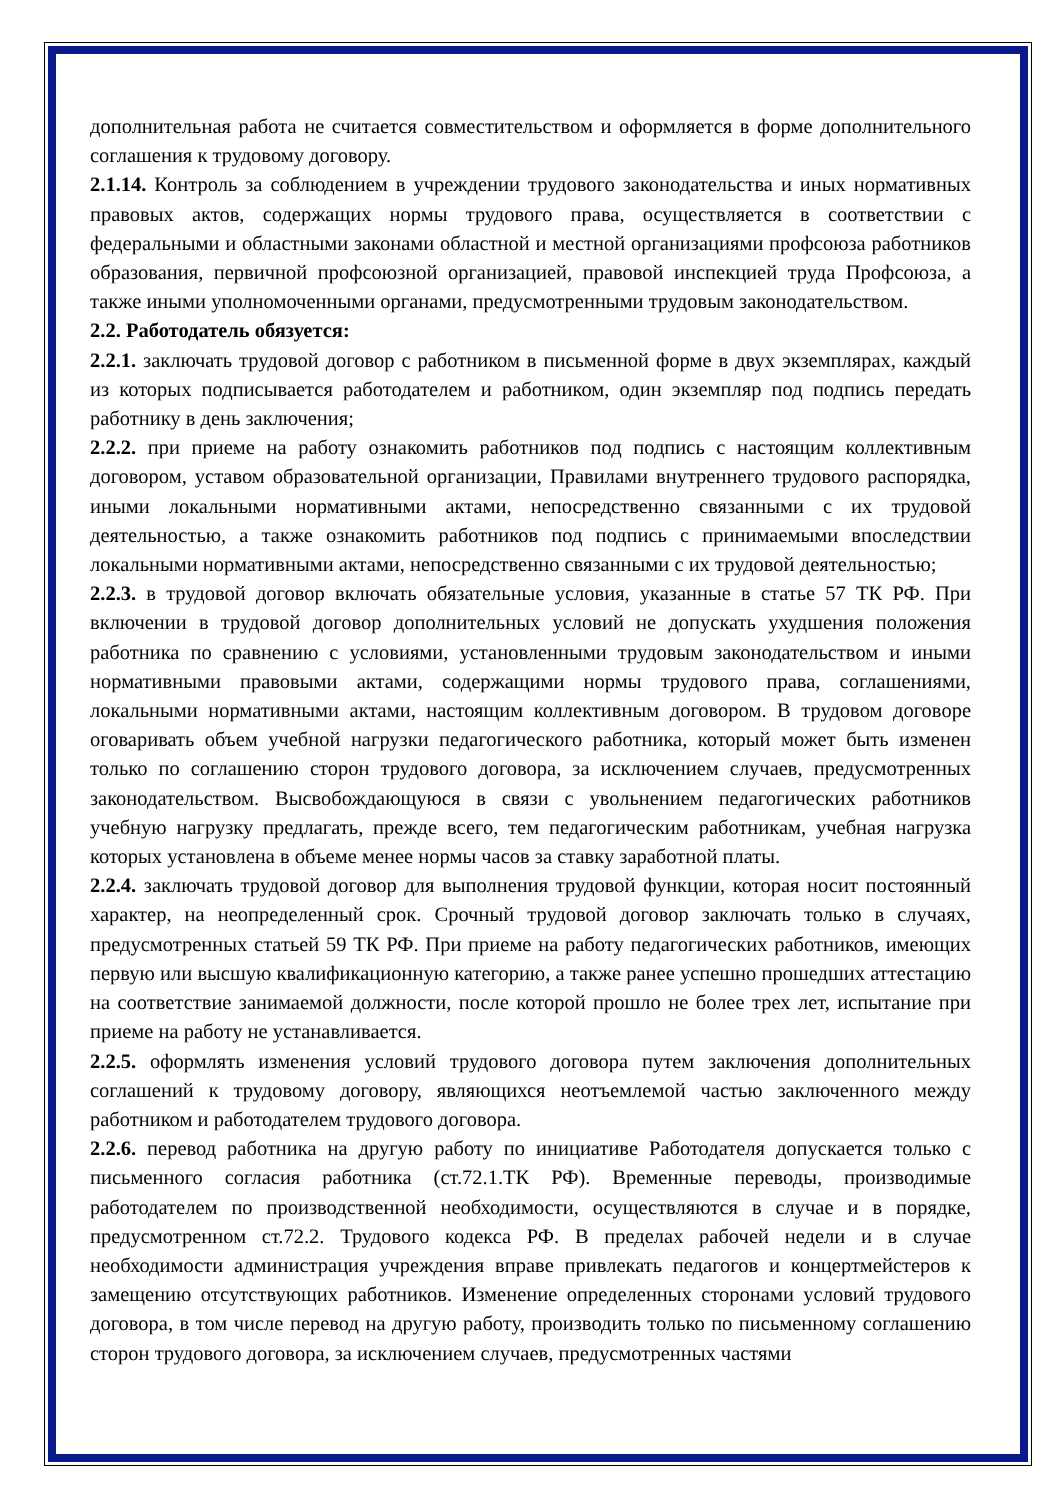дополнительная работа не считается совместительством и оформляется в форме дополнительного соглашения к трудовому договору.
2.1.14. Контроль за соблюдением в учреждении трудового законодательства и иных нормативных правовых актов, содержащих нормы трудового права, осуществляется в соответствии с федеральными и областными законами областной и местной организациями профсоюза работников образования, первичной профсоюзной организацией, правовой инспекцией труда Профсоюза, а также иными уполномоченными органами, предусмотренными трудовым законодательством.
2.2. Работодатель обязуется:
2.2.1. заключать трудовой договор с работником в письменной форме в двух экземплярах, каждый из которых подписывается работодателем и работником, один экземпляр под подпись передать работнику в день заключения;
2.2.2. при приеме на работу ознакомить работников под подпись с настоящим коллективным договором, уставом образовательной организации, Правилами внутреннего трудового распорядка, иными локальными нормативными актами, непосредственно связанными с их трудовой деятельностью, а также ознакомить работников под подпись с принимаемыми впоследствии локальными нормативными актами, непосредственно связанными с их трудовой деятельностью;
2.2.3. в трудовой договор включать обязательные условия, указанные в статье 57 ТК РФ. При включении в трудовой договор дополнительных условий не допускать ухудшения положения работника по сравнению с условиями, установленными трудовым законодательством и иными нормативными правовыми актами, содержащими нормы трудового права, соглашениями, локальными нормативными актами, настоящим коллективным договором. В трудовом договоре оговаривать объем учебной нагрузки педагогического работника, который может быть изменен только по соглашению сторон трудового договора, за исключением случаев, предусмотренных законодательством. Высвобождающуюся в связи с увольнением педагогических работников учебную нагрузку предлагать, прежде всего, тем педагогическим работникам, учебная нагрузка которых установлена в объеме менее нормы часов за ставку заработной платы.
2.2.4. заключать трудовой договор для выполнения трудовой функции, которая носит постоянный характер, на неопределенный срок. Срочный трудовой договор заключать только в случаях, предусмотренных статьей 59 ТК РФ. При приеме на работу педагогических работников, имеющих первую или высшую квалификационную категорию, а также ранее успешно прошедших аттестацию на соответствие занимаемой должности, после которой прошло не более трех лет, испытание при приеме на работу не устанавливается.
2.2.5. оформлять изменения условий трудового договора путем заключения дополнительных соглашений к трудовому договору, являющихся неотъемлемой частью заключенного между работником и работодателем трудового договора.
2.2.6. перевод работника на другую работу по инициативе Работодателя допускается только с письменного согласия работника (ст.72.1.ТК РФ). Временные переводы, производимые работодателем по производственной необходимости, осуществляются в случае и в порядке, предусмотренном ст.72.2. Трудового кодекса РФ. В пределах рабочей недели и в случае необходимости администрация учреждения вправе привлекать педагогов и концертмейстеров к замещению отсутствующих работников. Изменение определенных сторонами условий трудового договора, в том числе перевод на другую работу, производить только по письменному соглашению сторон трудового договора, за исключением случаев, предусмотренных частями